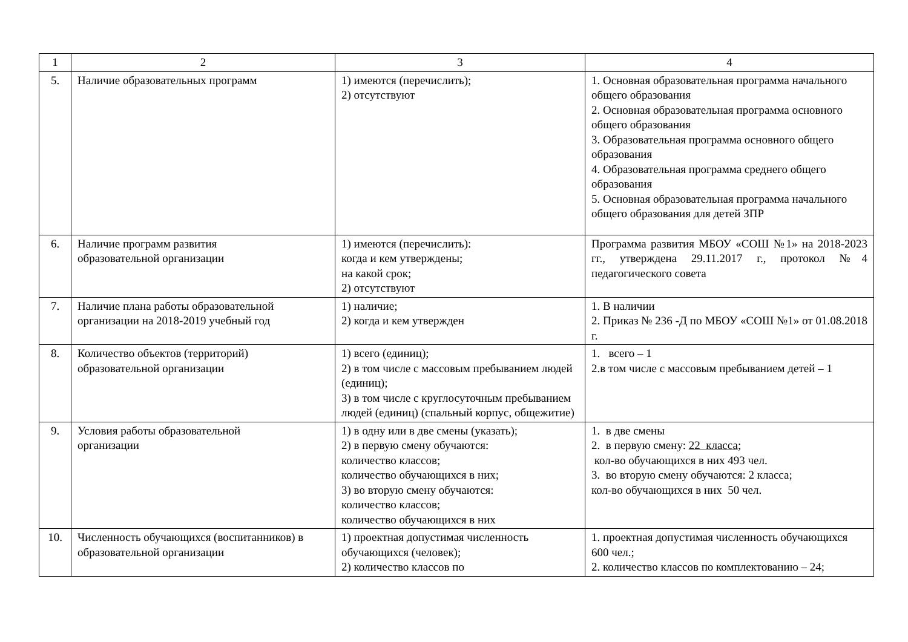| 1 | 2 | 3 | 4 |
| 5. | Наличие образовательных программ | 1) имеются (перечислить); 2) отсутствуют | 1. Основная образовательная программа начального общего образования 2. Основная образовательная программа основного общего образования 3. Образовательная программа основного общего образования 4. Образовательная программа среднего общего образования 5. Основная образовательная программа начального общего образования для детей ЗПР |
| 6. | Наличие программ развития образовательной организации | 1) имеются (перечислить): когда и кем утверждены; на какой срок; 2) отсутствуют | Программа развития МБОУ «СОШ №1» на 2018-2023 гг., утверждена 29.11.2017 г., протокол №4 педагогического совета |
| 7. | Наличие плана работы образовательной организации на 2018-2019 учебный год | 1) наличие; 2) когда и кем утвержден | 1. В наличии 2. Приказ № 236 -Д по МБОУ «СОШ №1» от 01.08.2018 г. |
| 8. | Количество объектов (территорий) образовательной организации | 1) всего (единиц); 2) в том числе с массовым пребыванием людей (единиц); 3) в том числе с круглосуточным пребыванием людей (единиц) (спальный корпус, общежитие) | 1. всего – 1 2.в том числе с массовым пребыванием детей – 1 |
| 9. | Условия работы образовательной организации | 1) в одну или в две смены (указать); 2) в первую смену обучаются: количество классов; количество обучающихся в них; 3) во вторую смену обучаются: количество классов; количество обучающихся в них | 1. в две смены 2. в первую смену: 22 класса ; кол-во обучающихся в них 493 чел. 3. во вторую смену обучаются: 2 класса; кол-во обучающихся в них 50 чел. |
| 10. | Численность обучающихся (воспитанников) в образовательной организации | 1) проектная допустимая численность обучающихся (человек); 2) количество классов по | 1. проектная допустимая численность обучающихся 600 чел.; 2. количество классов по комплектованию – 24; |